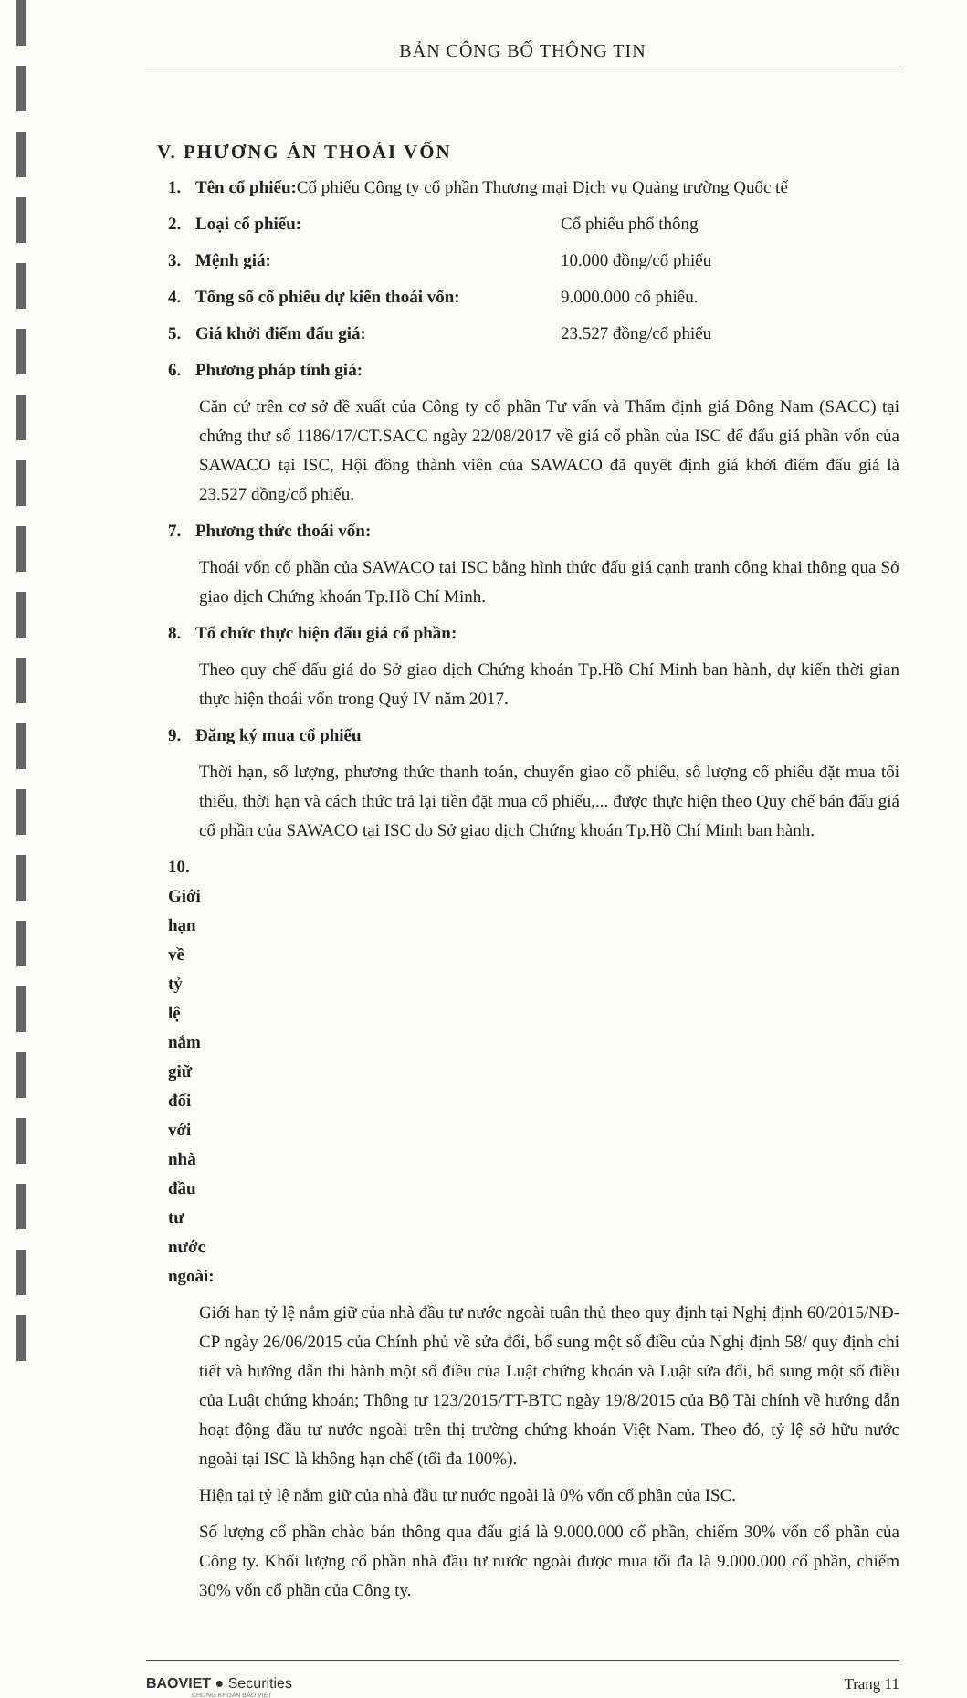BẢN CÔNG BỐ THÔNG TIN
V. PHƯƠNG ÁN THOÁI VỐN
1. Tên cổ phiếu: Cổ phiếu Công ty cổ phần Thương mại Dịch vụ Quảng trường Quốc tế
2. Loại cổ phiếu: Cổ phiếu phổ thông
3. Mệnh giá: 10.000 đồng/cổ phiếu
4. Tổng số cổ phiếu dự kiến thoái vốn: 9.000.000 cổ phiếu.
5. Giá khởi điểm đấu giá: 23.527 đồng/cổ phiếu
6. Phương pháp tính giá:
Căn cứ trên cơ sở đề xuất của Công ty cổ phần Tư vấn và Thẩm định giá Đông Nam (SACC) tại chứng thư số 1186/17/CT.SACC ngày 22/08/2017 về giá cổ phần của ISC để đấu giá phần vốn của SAWACO tại ISC, Hội đồng thành viên của SAWACO đã quyết định giá khởi điểm đấu giá là 23.527 đồng/cổ phiếu.
7. Phương thức thoái vốn:
Thoái vốn cổ phần của SAWACO tại ISC bằng hình thức đấu giá cạnh tranh công khai thông qua Sở giao dịch Chứng khoán Tp.Hồ Chí Minh.
8. Tổ chức thực hiện đấu giá cổ phần:
Theo quy chế đấu giá do Sở giao dịch Chứng khoán Tp.Hồ Chí Minh ban hành, dự kiến thời gian thực hiện thoái vốn trong Quý IV năm 2017.
9. Đăng ký mua cổ phiếu
Thời hạn, số lượng, phương thức thanh toán, chuyển giao cổ phiếu, số lượng cổ phiếu đặt mua tối thiểu, thời hạn và cách thức trả lại tiền đặt mua cổ phiếu,... được thực hiện theo Quy chế bán đấu giá cổ phần của SAWACO tại ISC do Sở giao dịch Chứng khoán Tp.Hồ Chí Minh ban hành.
10. Giới hạn về tỷ lệ nắm giữ đối với nhà đầu tư nước ngoài:
Giới hạn tỷ lệ nắm giữ của nhà đầu tư nước ngoài tuân thủ theo quy định tại Nghị định 60/2015/NĐ-CP ngày 26/06/2015 của Chính phủ về sửa đổi, bổ sung một số điều của Nghị định 58/ quy định chi tiết và hướng dẫn thi hành một số điều của Luật chứng khoán và Luật sửa đổi, bổ sung một số điều của Luật chứng khoán; Thông tư 123/2015/TT-BTC ngày 19/8/2015 của Bộ Tài chính về hướng dẫn hoạt động đầu tư nước ngoài trên thị trường chứng khoán Việt Nam. Theo đó, tỷ lệ sở hữu nước ngoài tại ISC là không hạn chế (tối đa 100%).
Hiện tại tỷ lệ nắm giữ của nhà đầu tư nước ngoài là 0% vốn cổ phần của ISC.
Số lượng cổ phần chào bán thông qua đấu giá là 9.000.000 cổ phần, chiếm 30% vốn cổ phần của Công ty. Khối lượng cổ phần nhà đầu tư nước ngoài được mua tối đa là 9.000.000 cổ phần, chiếm 30% vốn cổ phần của Công ty.
BAOVIET ● Securities
CHỨNG KHOÁN BẢO VIỆT
Trang 11